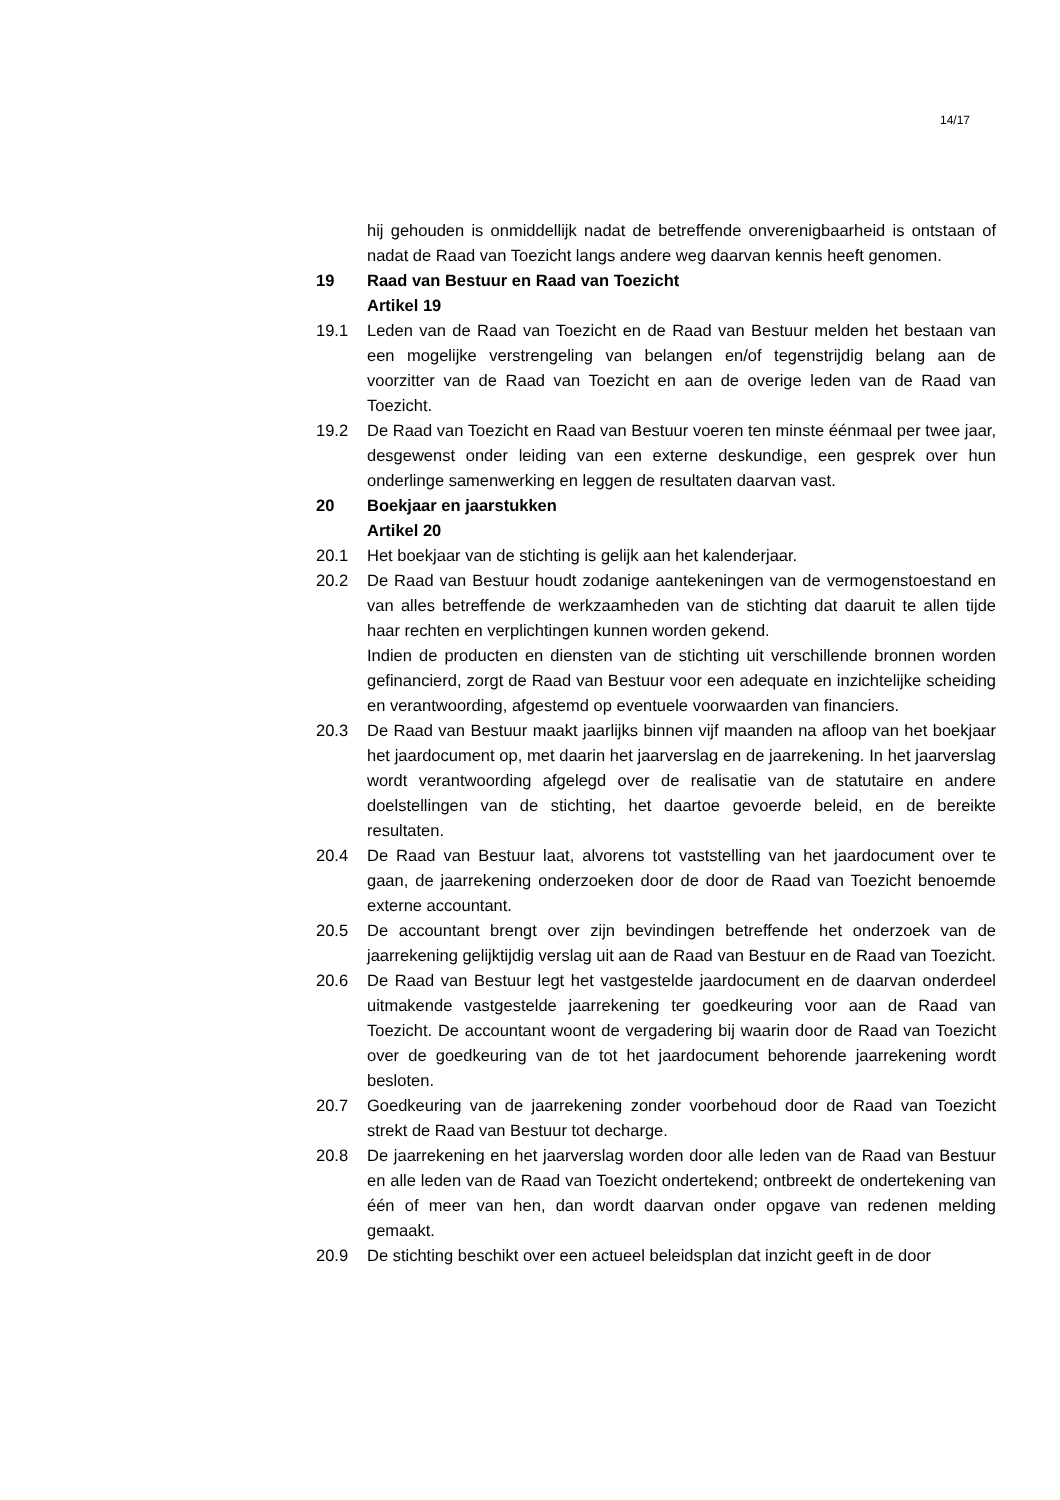14/17
hij gehouden is onmiddellijk nadat de betreffende onverenigbaarheid is ontstaan of nadat de Raad van Toezicht langs andere weg daarvan kennis heeft genomen.
19 Raad van Bestuur en Raad van Toezicht
Artikel 19
19.1 Leden van de Raad van Toezicht en de Raad van Bestuur melden het bestaan van een mogelijke verstrengeling van belangen en/of tegenstrijdig belang aan de voorzitter van de Raad van Toezicht en aan de overige leden van de Raad van Toezicht.
19.2 De Raad van Toezicht en Raad van Bestuur voeren ten minste éénmaal per twee jaar, desgewenst onder leiding van een externe deskundige, een gesprek over hun onderlinge samenwerking en leggen de resultaten daarvan vast.
20 Boekjaar en jaarstukken
Artikel 20
20.1 Het boekjaar van de stichting is gelijk aan het kalenderjaar.
20.2 De Raad van Bestuur houdt zodanige aantekeningen van de vermogenstoestand en van alles betreffende de werkzaamheden van de stichting dat daaruit te allen tijde haar rechten en verplichtingen kunnen worden gekend.
Indien de producten en diensten van de stichting uit verschillende bronnen worden gefinancierd, zorgt de Raad van Bestuur voor een adequate en inzichtelijke scheiding en verantwoording, afgestemd op eventuele voorwaarden van financiers.
20.3 De Raad van Bestuur maakt jaarlijks binnen vijf maanden na afloop van het boekjaar het jaardocument op, met daarin het jaarverslag en de jaarrekening. In het jaarverslag wordt verantwoording afgelegd over de realisatie van de statutaire en andere doelstellingen van de stichting, het daartoe gevoerde beleid, en de bereikte resultaten.
20.4 De Raad van Bestuur laat, alvorens tot vaststelling van het jaardocument over te gaan, de jaarrekening onderzoeken door de door de Raad van Toezicht benoemde externe accountant.
20.5 De accountant brengt over zijn bevindingen betreffende het onderzoek van de jaarrekening gelijktijdig verslag uit aan de Raad van Bestuur en de Raad van Toezicht.
20.6 De Raad van Bestuur legt het vastgestelde jaardocument en de daarvan onderdeel uitmakende vastgestelde jaarrekening ter goedkeuring voor aan de Raad van Toezicht. De accountant woont de vergadering bij waarin door de Raad van Toezicht over de goedkeuring van de tot het jaardocument behorende jaarrekening wordt besloten.
20.7 Goedkeuring van de jaarrekening zonder voorbehoud door de Raad van Toezicht strekt de Raad van Bestuur tot decharge.
20.8 De jaarrekening en het jaarverslag worden door alle leden van de Raad van Bestuur en alle leden van de Raad van Toezicht ondertekend; ontbreekt de ondertekening van één of meer van hen, dan wordt daarvan onder opgave van redenen melding gemaakt.
20.9 De stichting beschikt over een actueel beleidsplan dat inzicht geeft in de door